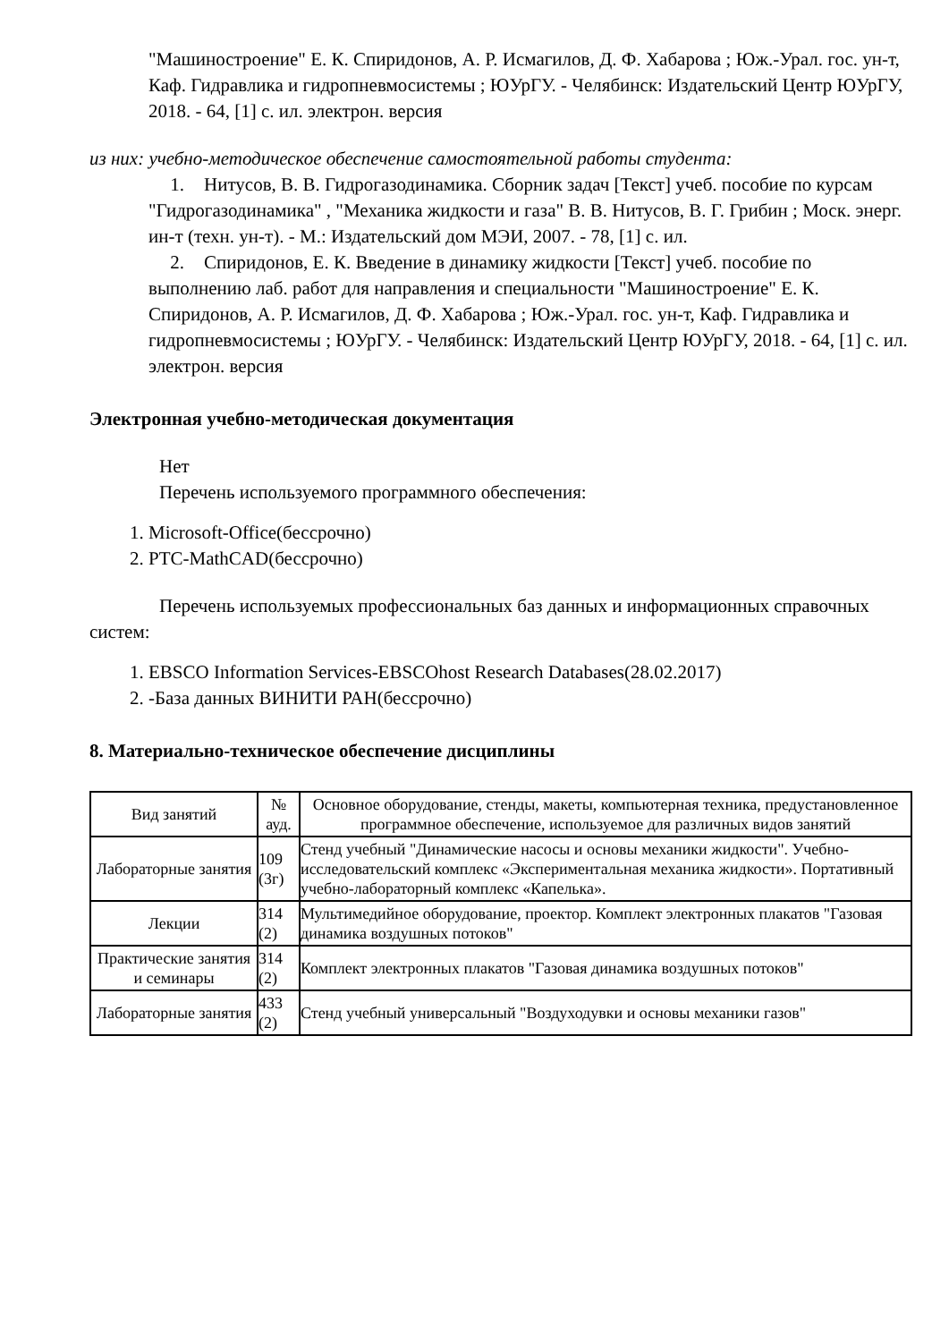"Машиностроение" Е. К. Спиридонов, А. Р. Исмагилов, Д. Ф. Хабарова ; Юж.-Урал. гос. ун-т, Каф. Гидравлика и гидропневмосистемы ; ЮУрГУ. - Челябинск: Издательский Центр ЮУрГУ, 2018. - 64, [1] с. ил. электрон. версия
из них: учебно-методическое обеспечение самостоятельной работы студента:
1. Нитусов, В. В. Гидрогазодинамика. Сборник задач [Текст] учеб. пособие по курсам "Гидрогазодинамика" , "Механика жидкости и газа" В. В. Нитусов, В. Г. Грибин ; Моск. энерг. ин-т (техн. ун-т). - М.: Издательский дом МЭИ, 2007. - 78, [1] с. ил.
2. Спиридонов, Е. К. Введение в динамику жидкости [Текст] учеб. пособие по выполнению лаб. работ для направления и специальности "Машиностроение" Е. К. Спиридонов, А. Р. Исмагилов, Д. Ф. Хабарова ; Юж.-Урал. гос. ун-т, Каф. Гидравлика и гидропневмосистемы ; ЮУрГУ. - Челябинск: Издательский Центр ЮУрГУ, 2018. - 64, [1] с. ил. электрон. версия
Электронная учебно-методическая документация
Нет
Перечень используемого программного обеспечения:
1. Microsoft-Office(бессрочно)
2. PTC-MathCAD(бессрочно)
Перечень используемых профессиональных баз данных и информационных справочных систем:
1. EBSCO Information Services-EBSCOhost Research Databases(28.02.2017)
2. -База данных ВИНИТИ РАН(бессрочно)
8. Материально-техническое обеспечение дисциплины
| Вид занятий | № ауд. | Основное оборудование, стенды, макеты, компьютерная техника, предустановленное программное обеспечение, используемое для различных видов занятий |
| --- | --- | --- |
| Лабораторные занятия | 109 (3г) | Стенд учебный "Динамические насосы и основы механики жидкости". Учебно-исследовательский комплекс «Экспериментальная механика жидкости». Портативный учебно-лабораторный комплекс «Капелька». |
| Лекции | 314 (2) | Мультимедийное оборудование, проектор. Комплект электронных плакатов "Газовая динамика воздушных потоков" |
| Практические занятия и семинары | 314 (2) | Комплект электронных плакатов "Газовая динамика воздушных потоков" |
| Лабораторные занятия | 433 (2) | Стенд учебный универсальный "Воздуходувки и основы механики газов" |